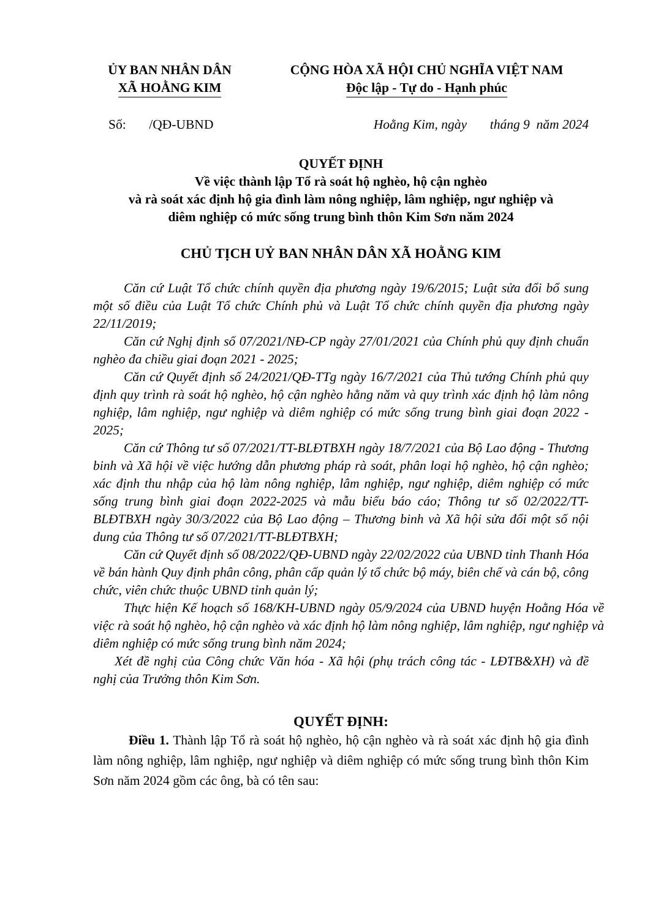ỦY BAN NHÂN DÂN
XÃ HOẰNG KIM
CỘNG HÒA XÃ HỘI CHỦ NGHĨA VIỆT NAM
Độc lập - Tự do - Hạnh phúc
Số: /QĐ-UBND Hoằng Kim, ngày tháng 9 năm 2024
QUYẾT ĐỊNH
Về việc thành lập Tổ rà soát hộ nghèo, hộ cận nghèo
và rà soát xác định hộ gia đình làm nông nghiệp, lâm nghiệp, ngư nghiệp và
diêm nghiệp có mức sống trung bình thôn Kim Sơn năm 2024
CHỦ TỊCH UỶ BAN NHÂN DÂN XÃ HOẰNG KIM
Căn cứ Luật Tổ chức chính quyền địa phương ngày 19/6/2015; Luật sửa đổi bổ sung một số điều của Luật Tổ chức Chính phủ và Luật Tổ chức chính quyền địa phương ngày 22/11/2019;
Căn cứ Nghị định số 07/2021/NĐ-CP ngày 27/01/2021 của Chính phủ quy định chuẩn nghèo đa chiều giai đoạn 2021 - 2025;
Căn cứ Quyết định số 24/2021/QĐ-TTg ngày 16/7/2021 của Thủ tướng Chính phủ quy định quy trình rà soát hộ nghèo, hộ cận nghèo hằng năm và quy trình xác định hộ làm nông nghiệp, lâm nghiệp, ngư nghiệp và diêm nghiệp có mức sống trung bình giai đoạn 2022 - 2025;
Căn cứ Thông tư số 07/2021/TT-BLĐTBXH ngày 18/7/2021 của Bộ Lao động - Thương binh và Xã hội về việc hướng dẫn phương pháp rà soát, phân loại hộ nghèo, hộ cận nghèo; xác định thu nhập của hộ làm nông nghiệp, lâm nghiệp, ngư nghiệp, diêm nghiệp có mức sống trung bình giai đoạn 2022-2025 và mẫu biểu báo cáo; Thông tư số 02/2022/TT-BLĐTBXH ngày 30/3/2022 của Bộ Lao động – Thương binh và Xã hội sửa đổi một số nội dung của Thông tư số 07/2021/TT-BLĐTBXH;
Căn cứ Quyết định số 08/2022/QĐ-UBND ngày 22/02/2022 của UBND tỉnh Thanh Hóa về bán hành Quy định phân công, phân cấp quản lý tổ chức bộ máy, biên chế và cán bộ, công chức, viên chức thuộc UBND tỉnh quản lý;
Thực hiện Kế hoạch số 168/KH-UBND ngày 05/9/2024 của UBND huyện Hoằng Hóa về việc rà soát hộ nghèo, hộ cận nghèo và xác định hộ làm nông nghiệp, lâm nghiệp, ngư nghiệp và diêm nghiệp có mức sống trung bình năm 2024;
Xét đề nghị của Công chức Văn hóa - Xã hội (phụ trách công tác - LĐTB&XH) và đề nghị của Trưởng thôn Kim Sơn.
QUYẾT ĐỊNH:
Điều 1. Thành lập Tổ rà soát hộ nghèo, hộ cận nghèo và rà soát xác định hộ gia đình làm nông nghiệp, lâm nghiệp, ngư nghiệp và diêm nghiệp có mức sống trung bình thôn Kim Sơn năm 2024 gồm các ông, bà có tên sau: